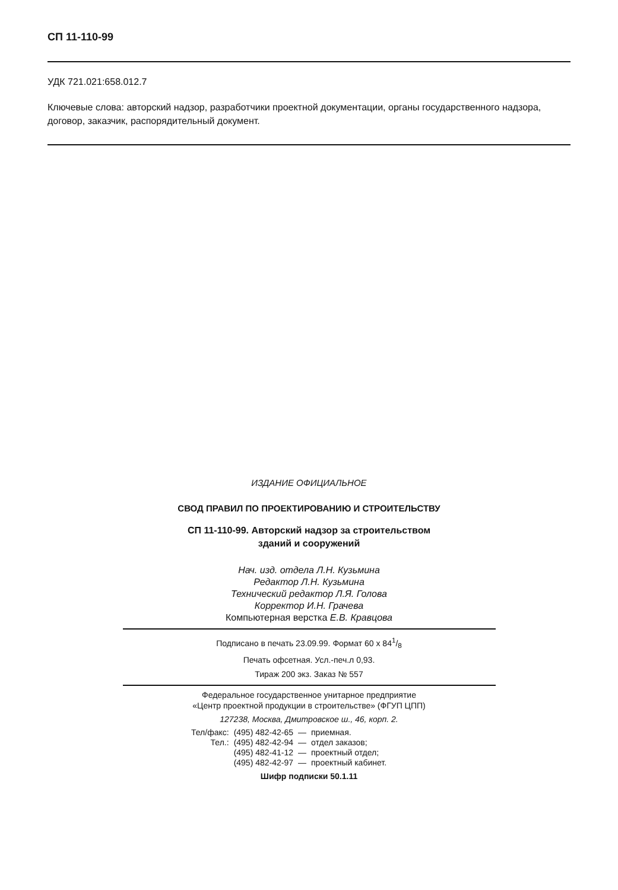СП 11-110-99
УДК 721.021:658.012.7
Ключевые слова: авторский надзор, разработчики проектной документации, органы государственного надзора, договор, заказчик, распорядительный документ.
ИЗДАНИЕ ОФИЦИАЛЬНОЕ
СВОД ПРАВИЛ ПО ПРОЕКТИРОВАНИЮ И СТРОИТЕЛЬСТВУ
СП 11-110-99. Авторский надзор за строительством
зданий и сооружений
Нач. изд. отдела Л.Н. Кузьмина
Редактор Л.Н. Кузьмина
Технический редактор Л.Я. Голова
Корректор И.Н. Грачева
Компьютерная верстка Е.В. Кравцова
Подписано в печать 23.09.99. Формат 60 х 841/8
Печать офсетная. Усл.-печ.л 0,93.
Тираж 200 экз. Заказ № 557
Федеральное государственное унитарное предприятие
«Центр проектной продукции в строительстве» (ФГУП ЦПП)
127238, Москва, Дмитровское ш., 46, корп. 2.
| Тел/факс: | (495) 482-42-65 | — | приемная. |
| Тел.: | (495) 482-42-94 | — | отдел заказов; |
| | (495) 482-41-12 | — | проектный отдел; |
| | (495) 482-42-97 | — | проектный кабинет. |
Шифр подписки 50.1.11